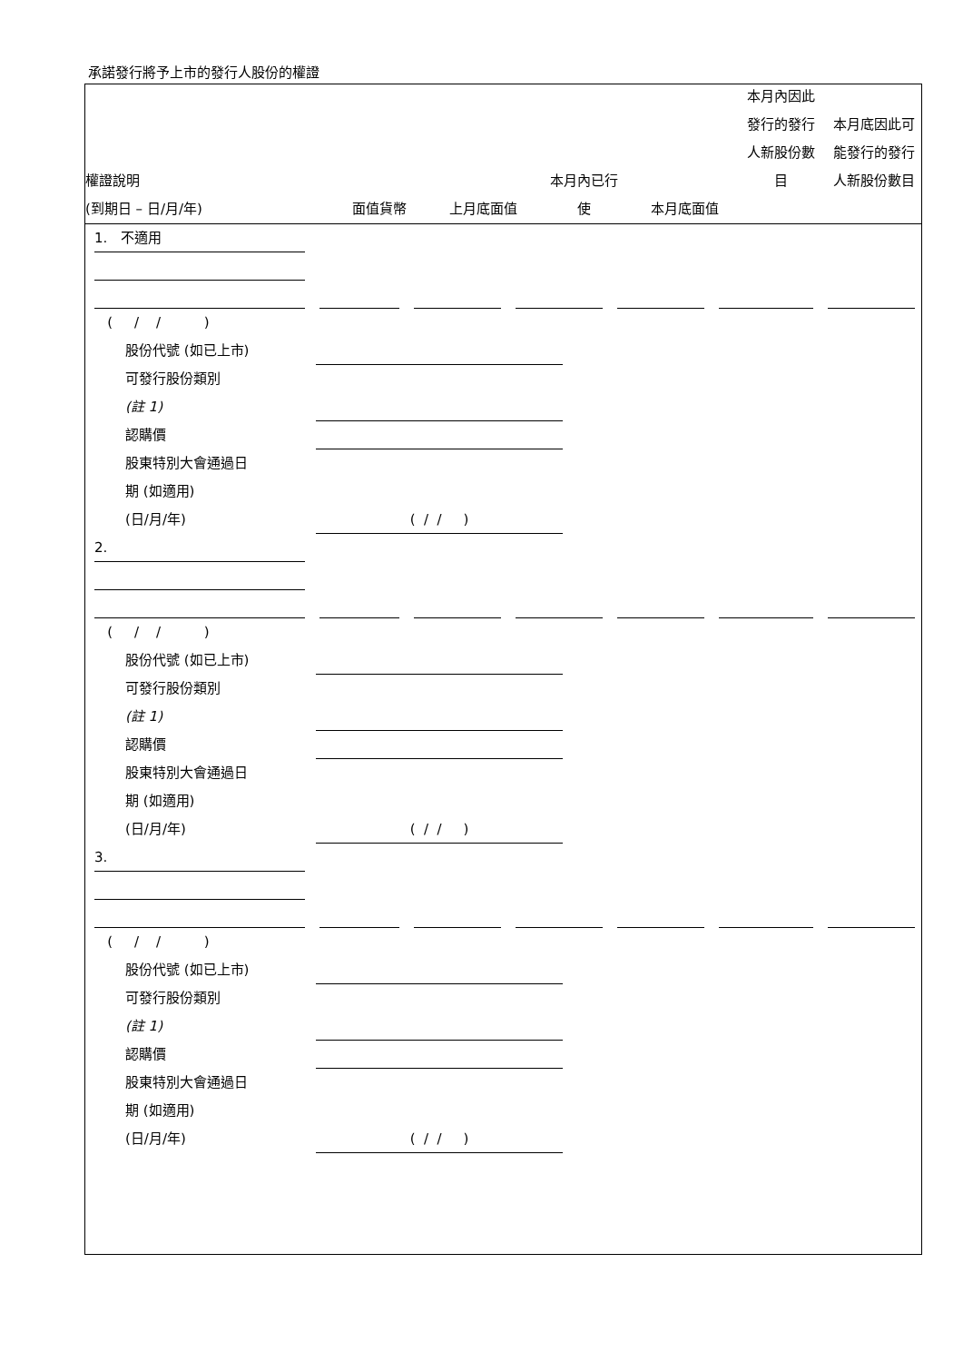承諾發行將予上市的發行人股份的權證
權證說明
(到期日 – 日/月/年)
面值貨幣
上月底面值
本月內已行
使
本月底面值
本月內因此
發行的發行
人新股份數
目
本月底因此可
能發行的發行
人新股份數目
1. 不適用
( / / )
股份代號 (如已上市)
可發行股份類別
(註 1)
認購價
股東特別大會通過日
期 (如適用)
(日/月/年)
( / / )
2.
( / / )
股份代號 (如已上市)
可發行股份類別
(註 1)
認購價
股東特別大會通過日
期 (如適用)
(日/月/年)
( / / )
3.
( / / )
股份代號 (如已上市)
可發行股份類別
(註 1)
認購價
股東特別大會通過日
期 (如適用)
(日/月/年)
( / / )